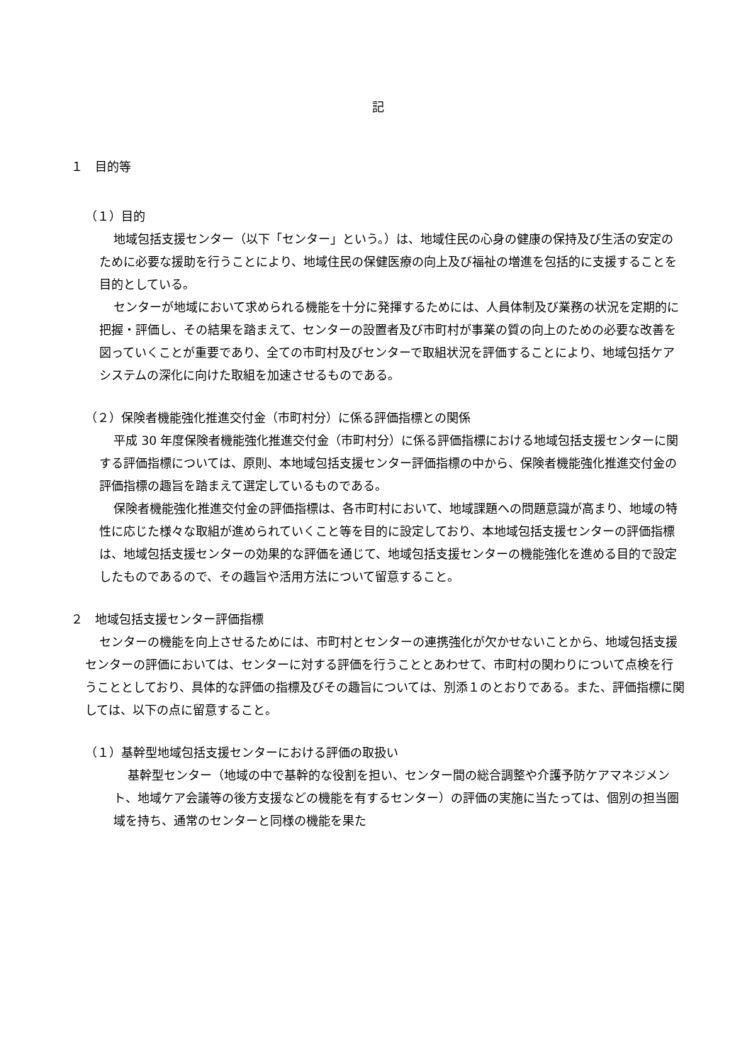記
１　目的等
（１）目的
地域包括支援センター（以下「センター」という。）は、地域住民の心身の健康の保持及び生活の安定のために必要な援助を行うことにより、地域住民の保健医療の向上及び福祉の増進を包括的に支援することを目的としている。
センターが地域において求められる機能を十分に発揮するためには、人員体制及び業務の状況を定期的に把握・評価し、その結果を踏まえて、センターの設置者及び市町村が事業の質の向上のための必要な改善を図っていくことが重要であり、全ての市町村及びセンターで取組状況を評価することにより、地域包括ケアシステムの深化に向けた取組を加速させるものである。
（２）保険者機能強化推進交付金（市町村分）に係る評価指標との関係
平成 30 年度保険者機能強化推進交付金（市町村分）に係る評価指標における地域包括支援センターに関する評価指標については、原則、本地域包括支援センター評価指標の中から、保険者機能強化推進交付金の評価指標の趣旨を踏まえて選定しているものである。
保険者機能強化推進交付金の評価指標は、各市町村において、地域課題への問題意識が高まり、地域の特性に応じた様々な取組が進められていくこと等を目的に設定しており、本地域包括支援センターの評価指標は、地域包括支援センターの効果的な評価を通じて、地域包括支援センターの機能強化を進める目的で設定したものであるので、その趣旨や活用方法について留意すること。
２　地域包括支援センター評価指標
センターの機能を向上させるためには、市町村とセンターの連携強化が欠かせないことから、地域包括支援センターの評価においては、センターに対する評価を行うこととあわせて、市町村の関わりについて点検を行うこととしており、具体的な評価の指標及びその趣旨については、別添１のとおりである。また、評価指標に関しては、以下の点に留意すること。
（１）基幹型地域包括支援センターにおける評価の取扱い
基幹型センター（地域の中で基幹的な役割を担い、センター間の総合調整や介護予防ケアマネジメント、地域ケア会議等の後方支援などの機能を有するセンター）の評価の実施に当たっては、個別の担当圏域を持ち、通常のセンターと同様の機能を果た